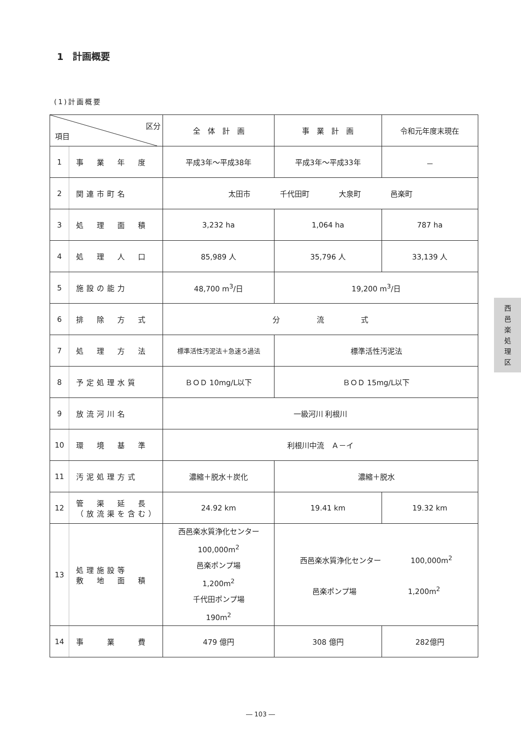1　計画概要
(1)計画概要
| 区分 項目 | | 全 体 計 画 | 事 業 計 画 | 令和元年度末現在 |
| --- | --- | --- | --- | --- |
| 1 | 事 業 年 度 | 平成3年～平成38年 | 平成3年～平成33年 | － |
| 2 | 関連市町名 | 太田市 千代田町 大泉町 邑楽町 | | |
| 3 | 処 理 面 積 | 3,232 ha | 1,064 ha | 787 ha |
| 4 | 処 理 人 口 | 85,989 人 | 35,796 人 | 33,139 人 |
| 5 | 施設の能力 | 48,700 m<sup>3</sup>/日 | 19,200 m<sup>3</sup>/日 | |
| 6 | 排 除 方 式 | 分 流 式 | | |
| 7 | 処 理 方 法 | 標準活性汚泥法＋急速ろ過法 | 標準活性汚泥法 | |
| 8 | 予定処理水質 | ＢＯＤ 10mg/L以下 | ＢＯＤ 15mg/L以下 | |
| 9 | 放流河川名 | 一級河川 利根川 | | |
| 10 | 環 境 基 準 | 利根川中流 Ａ－イ | | |
| 11 | 汚泥処理方式 | 濃縮＋脱水＋炭化 | 濃縮＋脱水 | |
| 12 | 管 渠 延 長 （放流渠を含む） | 24.92 km | 19.41 km | 19.32 km |
| 13 | 処理施設等 敷 地 面 積 | 西邑楽水質浄化センター 100,000m<sup>2</sup> 邑楽ポンプ場 1,200m<sup>2</sup> 千代田ポンプ場 190m<sup>2</sup> | 西邑楽水質浄化センター 100,000m<sup>2</sup> 邑楽ポンプ場 1,200m<sup>2</sup> | |
| 14 | 事 業 費 | 479 億円 | 308 億円 | 282億円 |
西
邑
楽
処
理
区
― 103 ―